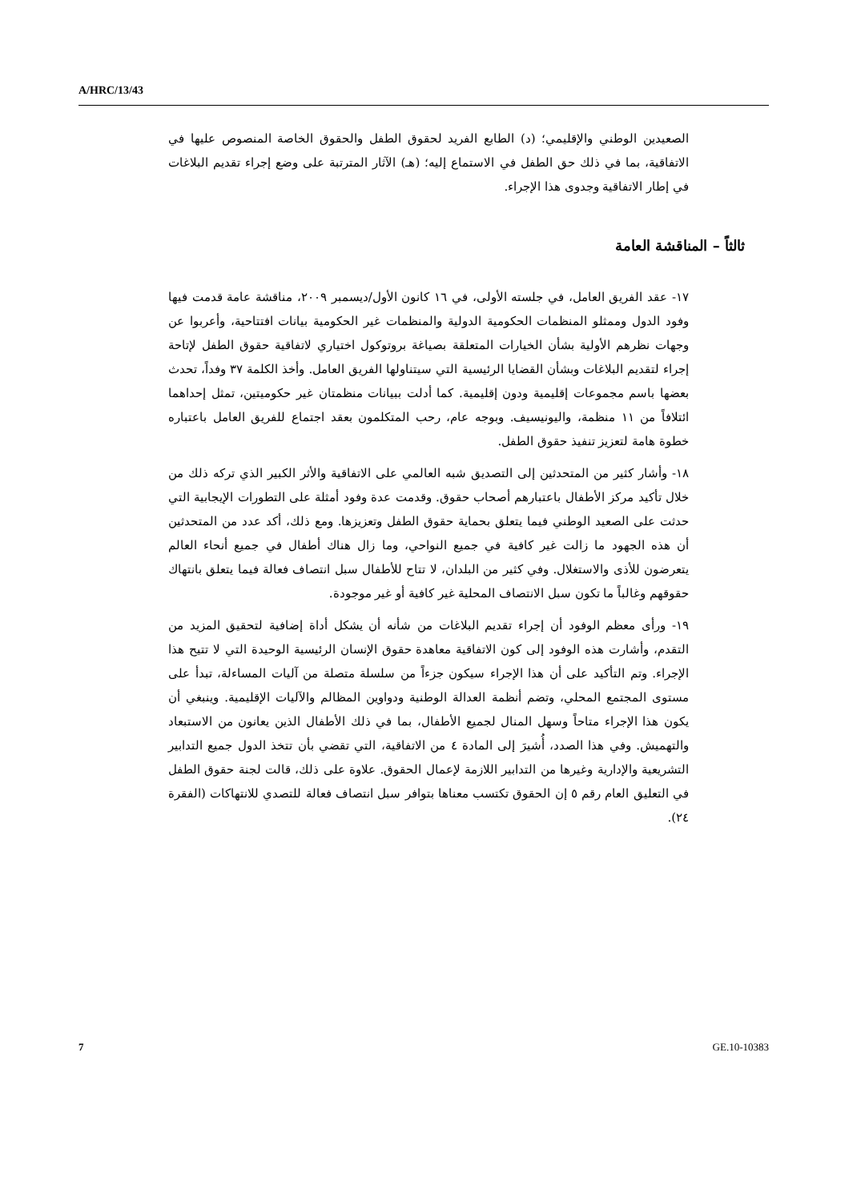A/HRC/13/43
الصعيدين الوطني والإقليمي؛ (د) الطابع الفريد لحقوق الطفل والحقوق الخاصة المنصوص عليها في الاتفاقية، بما في ذلك حق الطفل في الاستماع إليه؛ (هـ) الآثار المترتبة على وضع إجراء تقديم البلاغات في إطار الاتفاقية وجدوى هذا الإجراء.
ثالثاً – المناقشة العامة
١٧- عقد الفريق العامل، في جلسته الأولى، في ١٦ كانون الأول/ديسمبر ٢٠٠٩، مناقشة عامة قدمت فيها وفود الدول وممثلو المنظمات الحكومية الدولية والمنظمات غير الحكومية بيانات افتتاحية، وأعربوا عن وجهات نظرهم الأولية بشأن الخيارات المتعلقة بصياغة بروتوكول اختياري لاتفاقية حقوق الطفل لإتاحة إجراء لتقديم البلاغات وبشأن القضايا الرئيسية التي سيتناولها الفريق العامل. وأخذ الكلمة ٣٧ وفداً، تحدث بعضها باسم مجموعات إقليمية ودون إقليمية. كما أدلت ببيانات منظمتان غير حكوميتين، تمثل إحداهما ائتلافاً من ١١ منظمة، واليونيسيف. وبوجه عام، رحب المتكلمون بعقد اجتماع للفريق العامل باعتباره خطوة هامة لتعزيز تنفيذ حقوق الطفل.
١٨- وأشار كثير من المتحدثين إلى التصديق شبه العالمي على الاتفاقية والأثر الكبير الذي تركه ذلك من خلال تأكيد مركز الأطفال باعتبارهم أصحاب حقوق. وقدمت عدة وفود أمثلة على التطورات الإيجابية التي حدثت على الصعيد الوطني فيما يتعلق بحماية حقوق الطفل وتعزيزها. ومع ذلك، أكد عدد من المتحدثين أن هذه الجهود ما زالت غير كافية في جميع النواحي، وما زال هناك أطفال في جميع أنحاء العالم يتعرضون للأذى والاستغلال. وفي كثير من البلدان، لا تتاح للأطفال سبل انتصاف فعالة فيما يتعلق بانتهاك حقوقهم وغالباً ما تكون سبل الانتصاف المحلية غير كافية أو غير موجودة.
١٩- ورأى معظم الوفود أن إجراء تقديم البلاغات من شأنه أن يشكل أداة إضافية لتحقيق المزيد من التقدم، وأشارت هذه الوفود إلى كون الاتفاقية معاهدة حقوق الإنسان الرئيسية الوحيدة التي لا تتيح هذا الإجراء. وتم التأكيد على أن هذا الإجراء سيكون جزءاً من سلسلة متصلة من آليات المساءلة، تبدأ على مستوى المجتمع المحلي، وتضم أنظمة العدالة الوطنية ودواوين المظالم والآليات الإقليمية. وينبغي أن يكون هذا الإجراء متاحاً وسهل المنال لجميع الأطفال، بما في ذلك الأطفال الذين يعانون من الاستبعاد والتهميش. وفي هذا الصدد، أُشيرَ إلى المادة ٤ من الاتفاقية، التي تقضي بأن تتخذ الدول جميع التدابير التشريعية والإدارية وغيرها من التدابير اللازمة لإعمال الحقوق. علاوة على ذلك، قالت لجنة حقوق الطفل في التعليق العام رقم ٥ إن الحقوق تكتسب معناها بتوافر سبل انتصاف فعالة للتصدي للانتهاكات (الفقرة ٢٤).
7 GE.10-10383